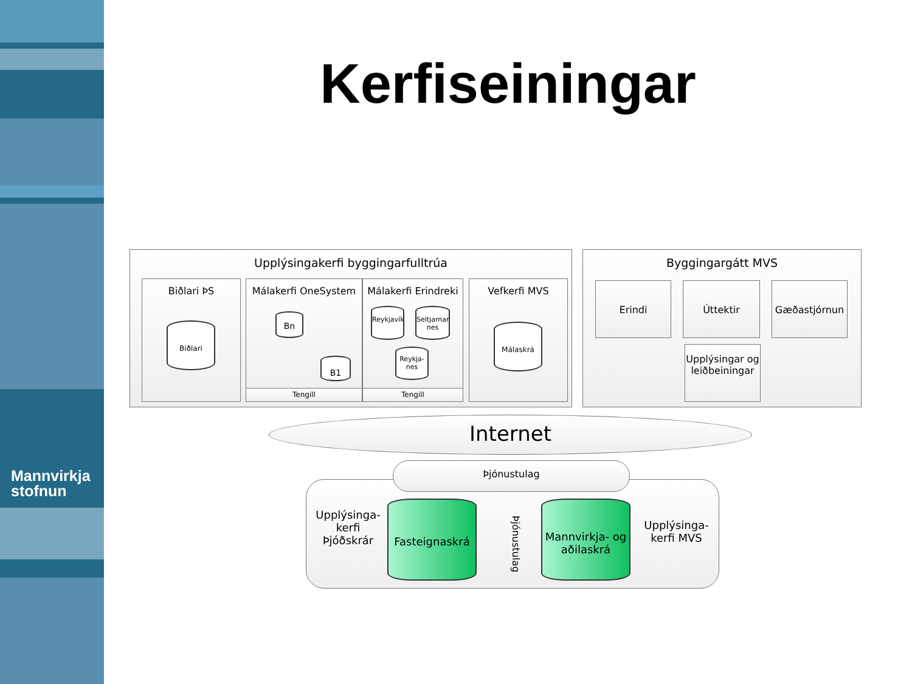Mannvirkja
stofnun
Kerfiseiningar
Upplýsingakerfi byggingarfulltrúa
Biðlari ÞS
Biðlari
Málakerfi OneSystem
Bn
B1
Tengill
Málakerfi Erindreki
Reykjavík
Seltjarnar nes
Reykja-nes
Tengill
Vefkerfi MVS
Málaskrá
Byggingargátt MVS
Erindi Úttektir Gæðastjórnun
Upplýsingar og leiðbeiningar
Internet
Þjónustulag
Upplýsinga-kerfi Þjóðskrár
Fasteignaskrá
Þjónustulag
Mannvirkja- og aðilaskrá
Upplýsinga-kerfi MVS